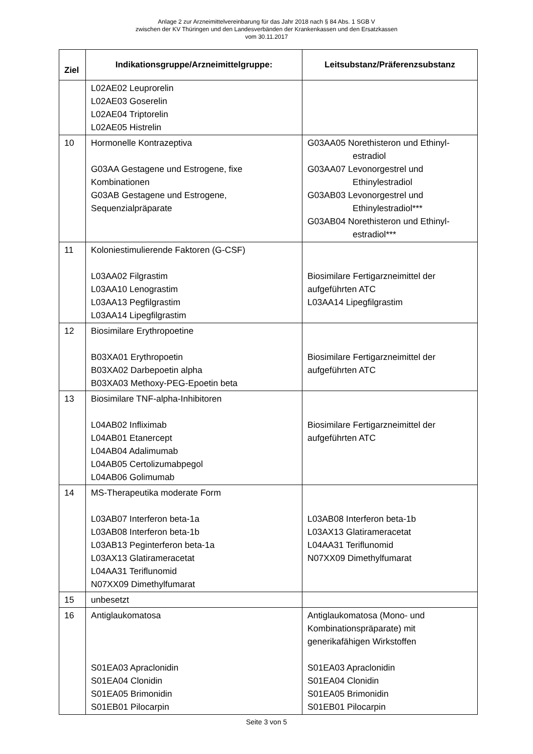Anlage 2 zur Arzneimittelvereinbarung für das Jahr 2018 nach § 84 Abs. 1 SGB V
zwischen der KV Thüringen und den Landesverbänden der Krankenkassen und den Ersatzkassen
vom 30.11.2017
| Ziel | Indikationsgruppe/Arzneimittelgruppe: | Leitsubstanz/Präferenzsubstanz |
| --- | --- | --- |
| | L02AE02 Leuprorelin L02AE03 Goserelin L02AE04 Triptorelin L02AE05 Histrelin | |
| 10 | Hormonelle Kontrazeptiva G03AA Gestagene und Estrogene, fixe Kombinationen G03AB Gestagene und Estrogene, Sequenzialpräparate | G03AA05 Norethisteron und Ethinyl-estradiol G03AA07 Levonorgestrel und Ethinylestradiol G03AB03 Levonorgestrel und Ethinylestradiol*** G03AB04 Norethisteron und Ethinyl-estradiol*** |
| 11 | Koloniestimulierende Faktoren (G-CSF) L03AA02 Filgrastim L03AA10 Lenograstim L03AA13 Pegfilgrastim L03AA14 Lipegfilgrastim | Biosimilare Fertigarzneimittel der aufgeführten ATC L03AA14 Lipegfilgrastim |
| 12 | Biosimilare Erythropoetine B03XA01 Erythropoetin B03XA02 Darbepoetin alpha B03XA03 Methoxy-PEG-Epoetin beta | Biosimilare Fertigarzneimittel der aufgeführten ATC |
| 13 | Biosimilare TNF-alpha-Inhibitoren L04AB02 Infliximab L04AB01 Etanercept L04AB04 Adalimumab L04AB05 Certolizumabpegol L04AB06 Golimumab | Biosimilare Fertigarzneimittel der aufgeführten ATC |
| 14 | MS-Therapeutika moderate Form L03AB07 Interferon beta-1a L03AB08 Interferon beta-1b L03AB13 Peginterferon beta-1a L03AX13 Glatirameracetat L04AA31 Teriflunomid N07XX09 Dimethylfumarat | L03AB08 Interferon beta-1b L03AX13 Glatirameracetat L04AA31 Teriflunomid N07XX09 Dimethylfumarat |
| 15 | unbesetzt | |
| 16 | Antiglaukomatosa S01EA03 Apraclonidin S01EA04 Clonidin S01EA05 Brimonidin S01EB01 Pilocarpin | Antiglaukomatosa (Mono- und Kombinationspräparate) mit generikafähigen Wirkstoffen S01EA03 Apraclonidin S01EA04 Clonidin S01EA05 Brimonidin S01EB01 Pilocarpin |
Seite 3 von 5